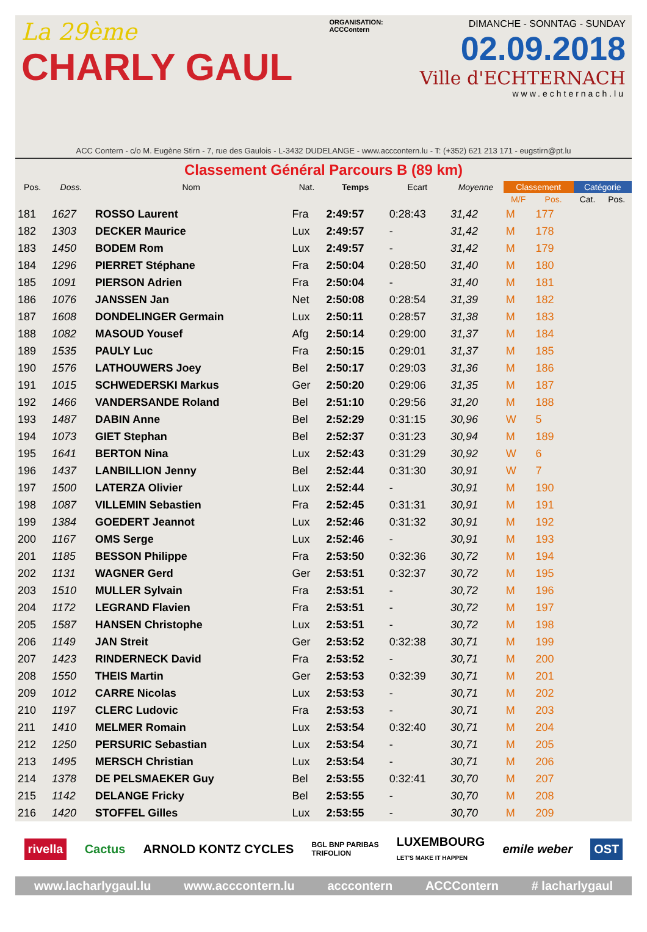La 29ème
CHARLY GAUL
ORGANISATION:
ACCContern
DIMANCHE - SONNTAG - SUNDAY
02.09.2018
Ville d'ECHTERNACH
www.echternach.lu
ACC Contern - c/o M. Eugène Stirn - 7, rue des Gaulois - L-3432 DUDELANGE - www.acccontern.lu - T: (+352) 621 213 171 - eugstirn@pt.lu
Classement Général Parcours B (89 km)
| Pos. | Doss. | Nom | Nat. | Temps | Ecart | Moyenne | Classement | | Catégorie | |
| --- | --- | --- | --- | --- | --- | --- | --- | --- | --- | --- |
| | | | | | | | M/F | Pos. | Cat. | Pos. |
| 181 | 1627 | ROSSO Laurent | Fra | 2:49:57 | 0:28:43 | 31,42 | M | 177 | | |
| 182 | 1303 | DECKER Maurice | Lux | 2:49:57 | - | 31,42 | M | 178 | | |
| 183 | 1450 | BODEM Rom | Lux | 2:49:57 | - | 31,42 | M | 179 | | |
| 184 | 1296 | PIERRET Stéphane | Fra | 2:50:04 | 0:28:50 | 31,40 | M | 180 | | |
| 185 | 1091 | PIERSON Adrien | Fra | 2:50:04 | - | 31,40 | M | 181 | | |
| 186 | 1076 | JANSSEN Jan | Net | 2:50:08 | 0:28:54 | 31,39 | M | 182 | | |
| 187 | 1608 | DONDELINGER Germain | Lux | 2:50:11 | 0:28:57 | 31,38 | M | 183 | | |
| 188 | 1082 | MASOUD Yousef | Afg | 2:50:14 | 0:29:00 | 31,37 | M | 184 | | |
| 189 | 1535 | PAULY Luc | Fra | 2:50:15 | 0:29:01 | 31,37 | M | 185 | | |
| 190 | 1576 | LATHOUWERS Joey | Bel | 2:50:17 | 0:29:03 | 31,36 | M | 186 | | |
| 191 | 1015 | SCHWEDERSKI Markus | Ger | 2:50:20 | 0:29:06 | 31,35 | M | 187 | | |
| 192 | 1466 | VANDERSANDE Roland | Bel | 2:51:10 | 0:29:56 | 31,20 | M | 188 | | |
| 193 | 1487 | DABIN Anne | Bel | 2:52:29 | 0:31:15 | 30,96 | W | 5 | | |
| 194 | 1073 | GIET Stephan | Bel | 2:52:37 | 0:31:23 | 30,94 | M | 189 | | |
| 195 | 1641 | BERTON Nina | Lux | 2:52:43 | 0:31:29 | 30,92 | W | 6 | | |
| 196 | 1437 | LANBILLION Jenny | Bel | 2:52:44 | 0:31:30 | 30,91 | W | 7 | | |
| 197 | 1500 | LATERZA Olivier | Lux | 2:52:44 | - | 30,91 | M | 190 | | |
| 198 | 1087 | VILLEMIN Sebastien | Fra | 2:52:45 | 0:31:31 | 30,91 | M | 191 | | |
| 199 | 1384 | GOEDERT Jeannot | Lux | 2:52:46 | 0:31:32 | 30,91 | M | 192 | | |
| 200 | 1167 | OMS Serge | Lux | 2:52:46 | - | 30,91 | M | 193 | | |
| 201 | 1185 | BESSON Philippe | Fra | 2:53:50 | 0:32:36 | 30,72 | M | 194 | | |
| 202 | 1131 | WAGNER Gerd | Ger | 2:53:51 | 0:32:37 | 30,72 | M | 195 | | |
| 203 | 1510 | MULLER Sylvain | Fra | 2:53:51 | - | 30,72 | M | 196 | | |
| 204 | 1172 | LEGRAND Flavien | Fra | 2:53:51 | - | 30,72 | M | 197 | | |
| 205 | 1587 | HANSEN Christophe | Lux | 2:53:51 | - | 30,72 | M | 198 | | |
| 206 | 1149 | JAN Streit | Ger | 2:53:52 | 0:32:38 | 30,71 | M | 199 | | |
| 207 | 1423 | RINDERNECK David | Fra | 2:53:52 | - | 30,71 | M | 200 | | |
| 208 | 1550 | THEIS Martin | Ger | 2:53:53 | 0:32:39 | 30,71 | M | 201 | | |
| 209 | 1012 | CARRE Nicolas | Lux | 2:53:53 | - | 30,71 | M | 202 | | |
| 210 | 1197 | CLERC Ludovic | Fra | 2:53:53 | - | 30,71 | M | 203 | | |
| 211 | 1410 | MELMER Romain | Lux | 2:53:54 | 0:32:40 | 30,71 | M | 204 | | |
| 212 | 1250 | PERSURIC Sebastian | Lux | 2:53:54 | - | 30,71 | M | 205 | | |
| 213 | 1495 | MERSCH Christian | Lux | 2:53:54 | - | 30,71 | M | 206 | | |
| 214 | 1378 | DE PELSMAEKER Guy | Bel | 2:53:55 | 0:32:41 | 30,70 | M | 207 | | |
| 215 | 1142 | DELANGE Fricky | Bel | 2:53:55 | - | 30,70 | M | 208 | | |
| 216 | 1420 | STOFFEL Gilles | Lux | 2:53:55 | - | 30,70 | M | 209 | | |
rivella Cactus ARNOLD KONTZ CYCLES BGL BNP PARIBAS
TRIFOLION LUXEMBOURG
LET'S MAKE IT HAPPEN emile weber OST
www.lacharlygaul.lu www.acccontern.lu acccontern ACCContern # lacharlygaul